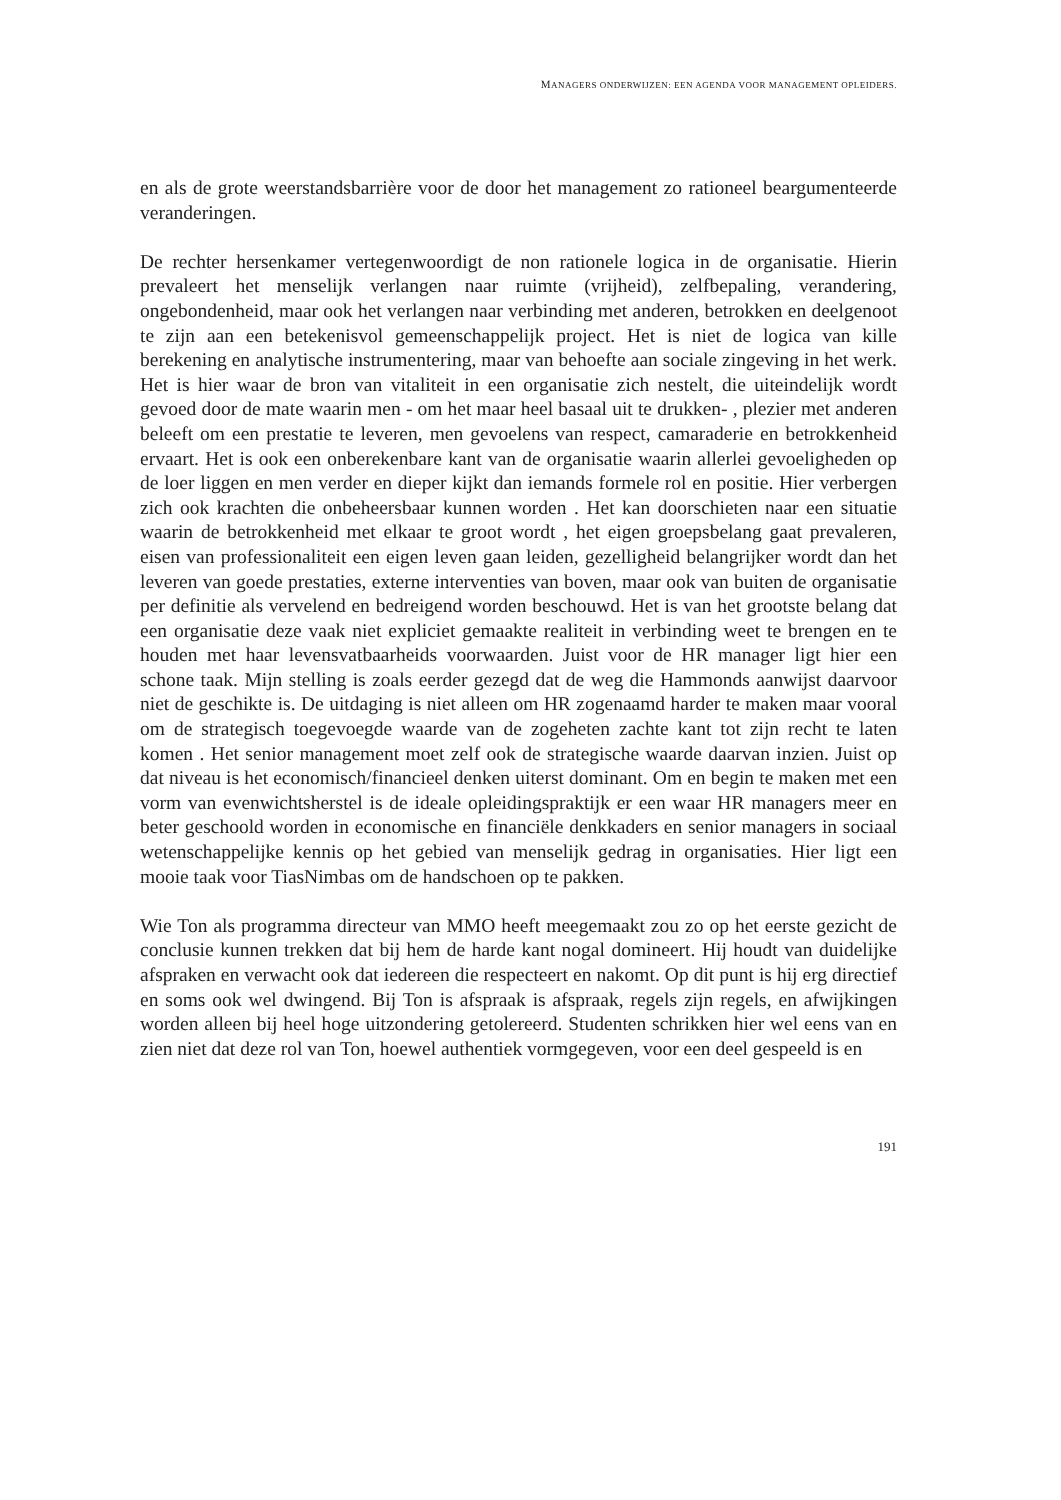MANAGERS ONDERWIJZEN: EEN AGENDA VOOR MANAGEMENT OPLEIDERS.
en als de grote weerstandsbarrière voor de door het management zo rationeel beargumenteerde veranderingen.
De rechter hersenkamer vertegenwoordigt de non rationele logica in de organisatie. Hierin prevaleert het menselijk verlangen naar ruimte (vrijheid), zelfbepaling, verandering, ongebondenheid, maar ook het verlangen naar verbinding met anderen, betrokken en deelgenoot te zijn aan een betekenisvol gemeenschappelijk project. Het is niet de logica van kille berekening en analytische instrumentering, maar van behoefte aan sociale zingeving in het werk. Het is hier waar de bron van vitaliteit in een organisatie zich nestelt, die uiteindelijk wordt gevoed door de mate waarin men - om het maar heel basaal uit te drukken- , plezier met anderen beleeft om een prestatie te leveren, men gevoelens van respect, camaraderie en betrokkenheid ervaart. Het is ook een onberekenbare kant van de organisatie waarin allerlei gevoeligheden op de loer liggen en men verder en dieper kijkt dan iemands formele rol en positie. Hier verbergen zich ook krachten die onbeheersbaar kunnen worden . Het kan doorschieten naar een situatie waarin de betrokkenheid met elkaar te groot wordt , het eigen groepsbelang gaat prevaleren, eisen van professionaliteit een eigen leven gaan leiden, gezelligheid belangrijker wordt dan het leveren van goede prestaties, externe interventies van boven, maar ook van buiten de organisatie per definitie als vervelend en bedreigend worden beschouwd. Het is van het grootste belang dat een organisatie deze vaak niet expliciet gemaakte realiteit in verbinding weet te brengen en te houden met haar levensvatbaarheids voorwaarden. Juist voor de HR manager ligt hier een schone taak. Mijn stelling is zoals eerder gezegd dat de weg die Hammonds aanwijst daarvoor niet de geschikte is. De uitdaging is niet alleen om HR zogenaamd harder te maken maar vooral om de strategisch toegevoegde waarde van de zogeheten zachte kant tot zijn recht te laten komen . Het senior management moet zelf ook de strategische waarde daarvan inzien. Juist op dat niveau is het economisch/financieel denken uiterst dominant. Om en begin te maken met een vorm van evenwichtsherstel is de ideale opleidingspraktijk er een waar HR managers meer en beter geschoold worden in economische en financiële denkkaders en senior managers in sociaal wetenschappelijke kennis op het gebied van menselijk gedrag in organisaties. Hier ligt een mooie taak voor TiasNimbas om de handschoen op te pakken.
Wie Ton als programma directeur van MMO heeft meegemaakt zou zo op het eerste gezicht de conclusie kunnen trekken dat bij hem de harde kant nogal domineert. Hij houdt van duidelijke afspraken en verwacht ook dat iedereen die respecteert en nakomt. Op dit punt is hij erg directief en soms ook wel dwingend. Bij Ton is afspraak is afspraak, regels zijn regels, en afwijkingen worden alleen bij heel hoge uitzondering getolereerd. Studenten schrikken hier wel eens van en zien niet dat deze rol van Ton, hoewel authentiek vormgegeven, voor een deel gespeeld is en
191